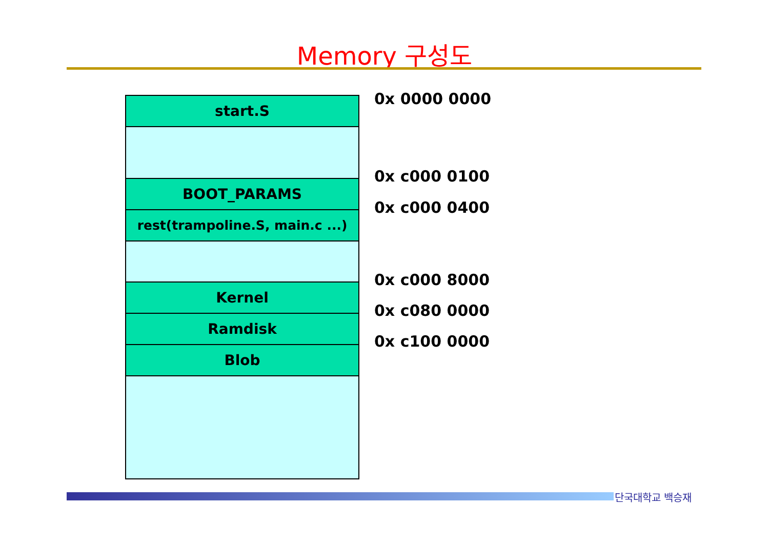Memory 구성도
start.S
BOOT_PARAMS
rest(trampoline.S, main.c ...)
Kernel
Ramdisk
Blob
0x 0000 0000
0x c000 0100
0x c000 0400
0x c000 8000
0x c080 0000
0x c100 0000
단국대학교 백승재